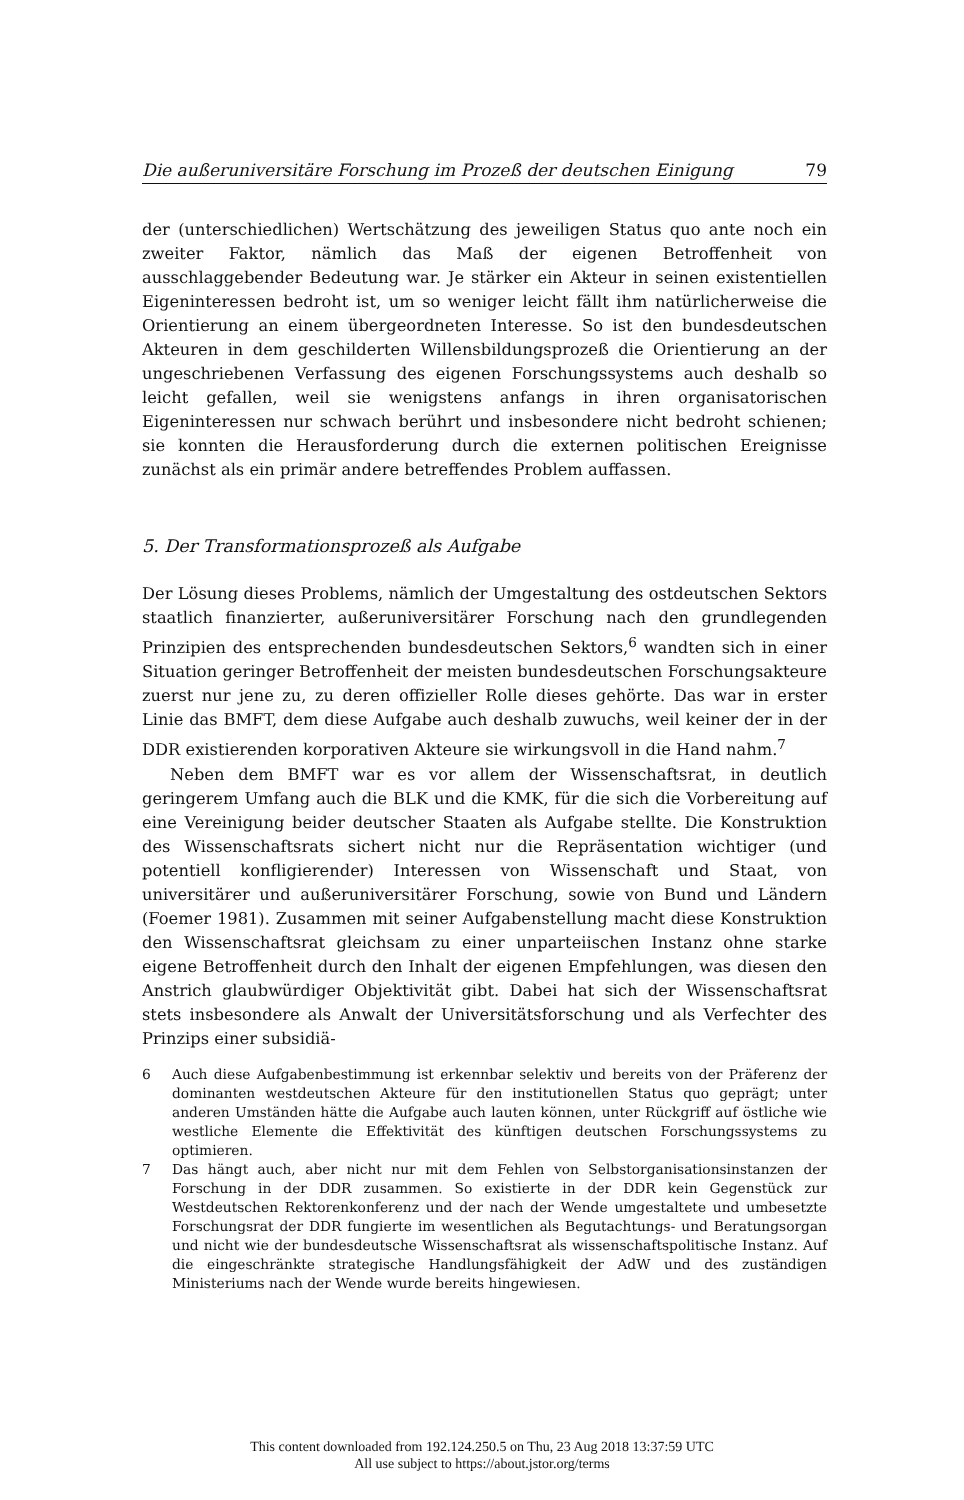Die außeruniversitäre Forschung im Prozeß der deutschen Einigung 79
der (unterschiedlichen) Wertschätzung des jeweiligen Status quo ante noch ein zweiter Faktor, nämlich das Maß der eigenen Betroffenheit von ausschlaggebender Bedeutung war. Je stärker ein Akteur in seinen existentiellen Eigeninteressen bedroht ist, um so weniger leicht fällt ihm natürlicherweise die Orientierung an einem übergeordneten Interesse. So ist den bundesdeutschen Akteuren in dem geschilderten Willensbildungsprozeß die Orientierung an der ungeschriebenen Verfassung des eigenen Forschungssystems auch deshalb so leicht gefallen, weil sie wenigstens anfangs in ihren organisatorischen Eigeninteressen nur schwach berührt und insbesondere nicht bedroht schienen; sie konnten die Herausforderung durch die externen politischen Ereignisse zunächst als ein primär andere betreffendes Problem auffassen.
5. Der Transformationsprozeß als Aufgabe
Der Lösung dieses Problems, nämlich der Umgestaltung des ostdeutschen Sektors staatlich finanzierter, außeruniversitärer Forschung nach den grundlegenden Prinzipien des entsprechenden bundesdeutschen Sektors,<sup>6</sup> wandten sich in einer Situation geringer Betroffenheit der meisten bundesdeutschen Forschungsakteure zuerst nur jene zu, zu deren offizieller Rolle dieses gehörte. Das war in erster Linie das BMFT, dem diese Aufgabe auch deshalb zuwuchs, weil keiner der in der DDR existierenden korporativen Akteure sie wirkungsvoll in die Hand nahm.<sup>7</sup>
Neben dem BMFT war es vor allem der Wissenschaftsrat, in deutlich geringerem Umfang auch die BLK und die KMK, für die sich die Vorbereitung auf eine Vereinigung beider deutscher Staaten als Aufgabe stellte. Die Konstruktion des Wissenschaftsrats sichert nicht nur die Repräsentation wichtiger (und potentiell konfligierender) Interessen von Wissenschaft und Staat, von universitärer und außeruniversitärer Forschung, sowie von Bund und Ländern (Foemer 1981). Zusammen mit seiner Aufgabenstellung macht diese Konstruktion den Wissenschaftsrat gleichsam zu einer unparteiischen Instanz ohne starke eigene Betroffenheit durch den Inhalt der eigenen Empfehlungen, was diesen den Anstrich glaubwürdiger Objektivität gibt. Dabei hat sich der Wissenschaftsrat stets insbesondere als Anwalt der Universitätsforschung und als Verfechter des Prinzips einer subsidiä-
6 Auch diese Aufgabenbestimmung ist erkennbar selektiv und bereits von der Präferenz der dominanten westdeutschen Akteure für den institutionellen Status quo geprägt; unter anderen Umständen hätte die Aufgabe auch lauten können, unter Rückgriff auf östliche wie westliche Elemente die Effektivität des künftigen deutschen Forschungssystems zu optimieren.
7 Das hängt auch, aber nicht nur mit dem Fehlen von Selbstorganisationsinstanzen der Forschung in der DDR zusammen. So existierte in der DDR kein Gegenstück zur Westdeutschen Rektorenkonferenz und der nach der Wende umgestaltete und umbesetzte Forschungsrat der DDR fungierte im wesentlichen als Begutachtungs- und Beratungsorgan und nicht wie der bundesdeutsche Wissenschaftsrat als wissenschaftspolitische Instanz. Auf die eingeschränkte strategische Handlungsfähigkeit der AdW und des zuständigen Ministeriums nach der Wende wurde bereits hingewiesen.
This content downloaded from 192.124.250.5 on Thu, 23 Aug 2018 13:37:59 UTC
All use subject to https://about.jstor.org/terms